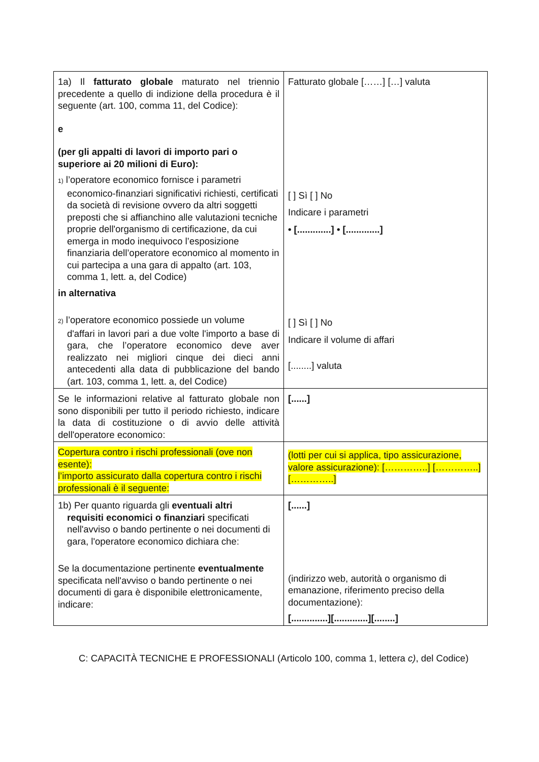| 1a) Il fatturato globale maturato nel triennio precedente a quello di indizione della procedura è il seguente (art. 100, comma 11, del Codice): e (per gli appalti di lavori di importo pari o superiore ai 20 milioni di Euro): 1) l’operatore economico fornisce i parametri economico-finanziari significativi richiesti, certificati da società di revisione ovvero da altri soggetti preposti che si affianchino alle valutazioni tecniche proprie dell'organismo di certificazione, da cui emerga in modo inequivoco l’esposizione finanziaria dell’operatore economico al momento in cui partecipa a una gara di appalto (art. 103, comma 1, lett. a, del Codice) in alternativa 2) l’operatore economico possiede un volume d'affari in lavori pari a due volte l'importo a base di gara, che l’operatore economico deve aver realizzato nei migliori cinque dei dieci anni antecedenti alla data di pubblicazione del bando (art. 103, comma 1, lett. a, del Codice) | Fatturato globale [……] […] valuta [ ] Sì [ ] No Indicare i parametri • [.............] • [.............] [ ] Sì [ ] No Indicare il volume di affari [........] valuta |
| Se le informazioni relative al fatturato globale non sono disponibili per tutto il periodo richiesto, indicare la data di costituzione o di avvio delle attività dell'operatore economico: | [......] |
| Copertura contro i rischi professionali (ove non esente): l’importo assicurato dalla copertura contro i rischi professionali è il seguente: | (lotti per cui si applica, tipo assicurazione, valore assicurazione): […………..] […………..] […………..] |
| 1b) Per quanto riguarda gli eventuali altri requisiti economici o finanziari specificati nell'avviso o bando pertinente o nei documenti di gara, l'operatore economico dichiara che: Se la documentazione pertinente eventualmente specificata nell'avviso o bando pertinente o nei documenti di gara è disponibile elettronicamente, indicare: | [......] (indirizzo web, autorità o organismo di emanazione, riferimento preciso della documentazione): [..............][.............][........] |
C: CAPACITÀ TECNICHE E PROFESSIONALI (Articolo 100, comma 1, lettera c), del Codice)